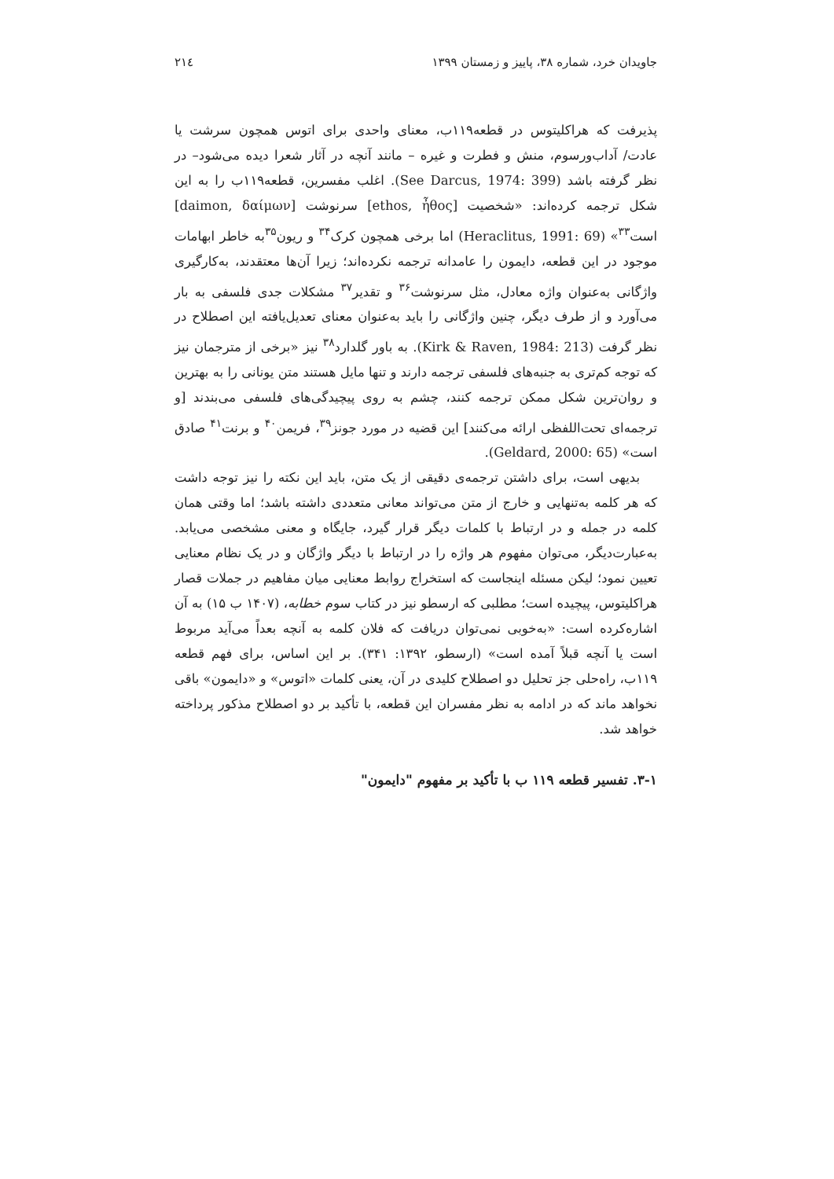جاویدان خرد، شماره ۳۸، پاییز و زمستان ۱۳۹۹ ٢١٤
پذیرفت که هراکلیتوس در قطعه۱۱۹ب، معنای واحدی برای اتوس همچون سرشت یا عادت/ آداب‌ورسوم، منش و فطرت و غیره – مانند آنچه در آثار شعرا دیده می‌شود– در نظر گرفته باشد (See Darcus, 1974: 399). اغلب مفسرین، قطعه۱۱۹ب را به این شکل ترجمه کرده‌اند: «شخصیت [ethos, ἦθος] سرنوشت [daimon, δαίμων] است<sup>۳۳</sup>» (Heraclitus, 1991: 69) اما برخی همچون کرک<sup>۳۴</sup> و ریون<sup>۳۵</sup>به خاطر ابهامات موجود در این قطعه، دایمون را عامدانه ترجمه نکرده‌اند؛ زیرا آن‌ها معتقدند، به‌کارگیری واژگانی به‌عنوان واژه معادل، مثل سرنوشت<sup>۳۶</sup> و تقدیر<sup>۳۷</sup> مشکلات جدی فلسفی به بار می‌آورد و از طرف دیگر، چنین واژگانی را باید به‌عنوان معنای تعدیل‌یافته این اصطلاح در نظر گرفت (Kirk & Raven, 1984: 213). به باور گلدارد<sup>۳۸</sup> نیز «برخی از مترجمان نیز که توجه کم‌تری به جنبه‌های فلسفی ترجمه دارند و تنها مایل هستند متن یونانی را به بهترین و روان‌ترین شکل ممکن ترجمه کنند، چشم به روی پیچیدگی‌های فلسفی می‌بندند [و ترجمه‌ای تحت‌اللفظی ارائه می‌کنند] این قضیه در مورد جونز<sup>۳۹</sup>، فریمن<sup>۴۰</sup> و برنت<sup>۴۱</sup> صادق است» (Geldard, 2000: 65).
بدیهی است، برای داشتن ترجمه‌ی دقیقی از یک متن، باید این نکته را نیز توجه داشت که هر کلمه به‌تنهایی و خارج از متن می‌تواند معانی متعددی داشته باشد؛ اما وقتی همان کلمه در جمله و در ارتباط با کلمات دیگر قرار گیرد، جایگاه و معنی مشخصی می‌یابد. به‌عبارت‌دیگر، می‌توان مفهوم هر واژه را در ارتباط با دیگر واژگان و در یک نظام معنایی تعیین نمود؛ لیکن مسئله اینجاست که استخراج روابط معنایی میان مفاهیم در جملات قصار هراکلیتوس، پیچیده است؛ مطلبی که ارسطو نیز در کتاب سوم خطابه، (۱۴۰۷ ب ۱۵) به آن اشاره‌کرده است: «به‌خوبی نمی‌توان دریافت که فلان کلمه به آنچه بعداً می‌آید مربوط است یا آنچه قبلاً آمده است» (ارسطو، ۱۳۹۲: ۳۴۱). بر این اساس، برای فهم قطعه ۱۱۹ب، راه‌حلی جز تحلیل دو اصطلاح کلیدی در آن، یعنی کلمات «اتوس» و «دایمون» باقی نخواهد ماند که در ادامه به نظر مفسران این قطعه، با تأکید بر دو اصطلاح مذکور پرداخته خواهد شد.
۳-۱. تفسیر قطعه ۱۱۹ ب با تأکید بر مفهوم "دایمون"